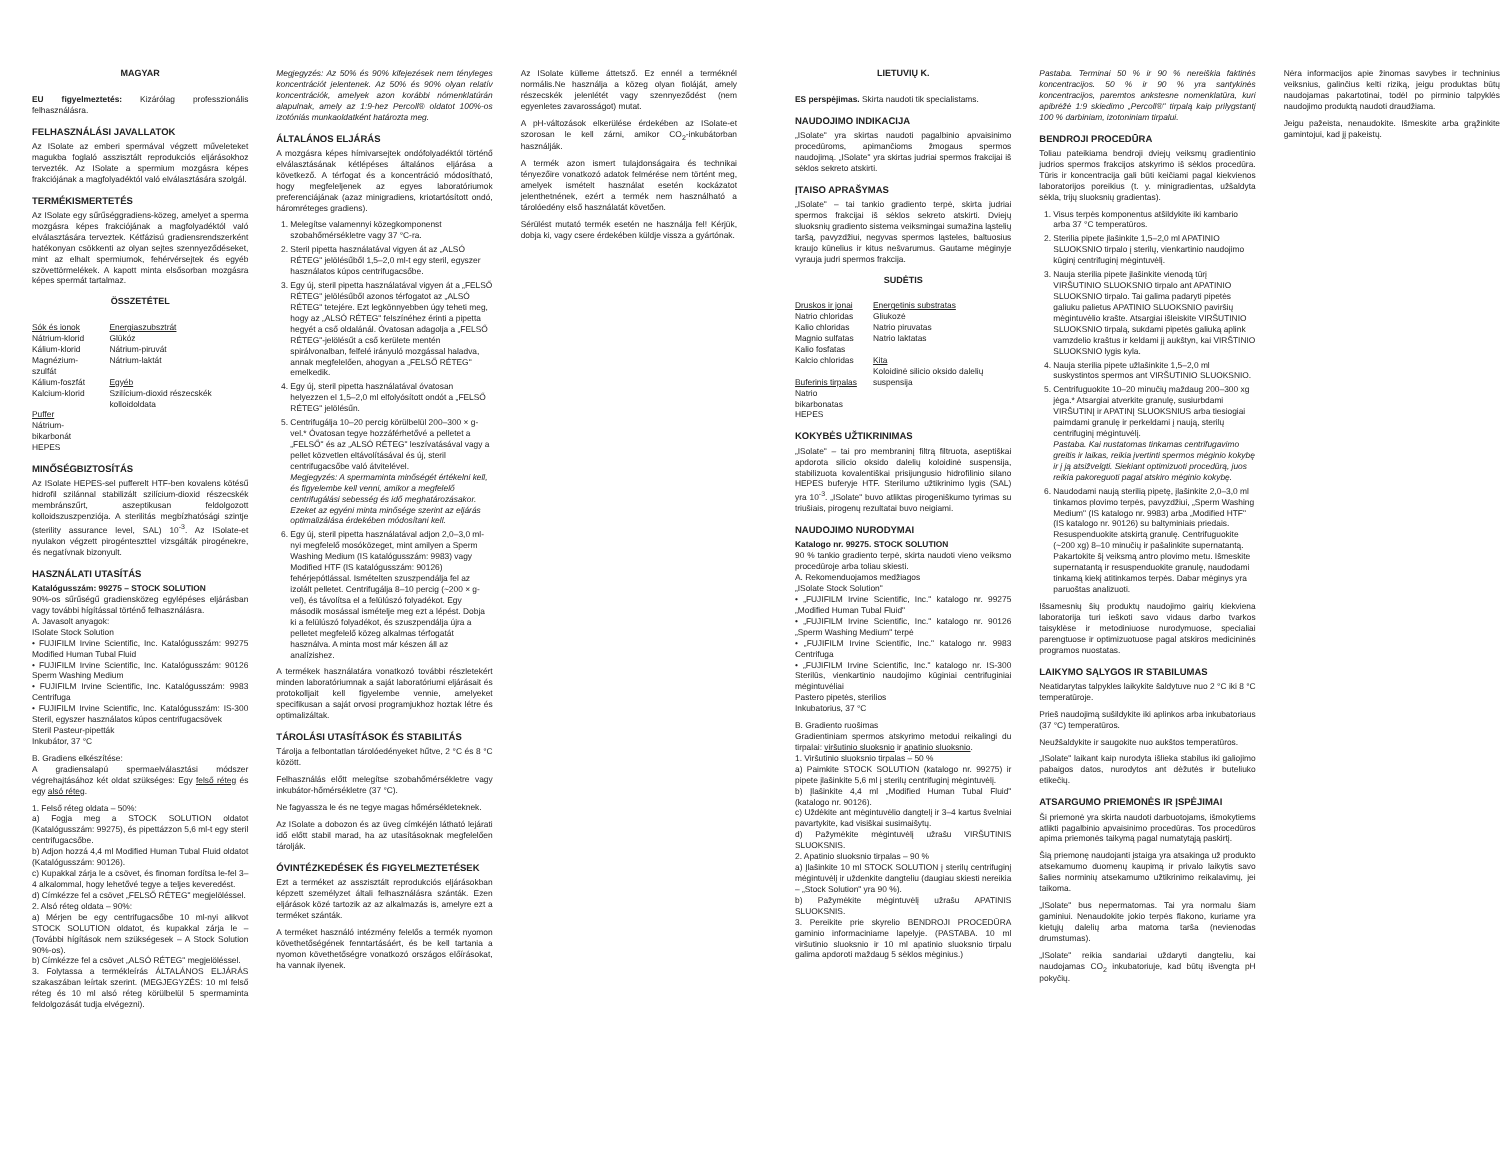MAGYAR
EU figyelmeztetés: Kizárólag professzionális felhasználásra.
FELHASZNÁLÁSI JAVALLATOK
Az ISolate az emberi spermával végzett műveleteket magukba foglaló asszisztált reprodukciós eljárásokhoz tervezték. Az ISolate a spermium mozgásra képes frakciójának a magfolyadéktól való elválasztására szolgál.
TERMÉKISMERTETÉS
Az ISolate egy sűrűséggradiens-közeg, amelyet a sperma mozgásra képes frakciójának a magfolyadéktól való elválasztására terveztek. Kétfázisú gradiensrendszerként hatékonyan csökkenti az olyan sejtes szennyeződéseket, mint az elhalt spermiumok, fehérvérsejtek és egyéb szövettörmelékek. A kapott minta elsősorban mozgásra képes spermát tartalmaz.
ÖSSZETÉTEL
Sók és ionok
Nátrium-klorid
Kálium-klorid
Magnézium-szulfát
Kálium-foszfát
Kalcium-klorid
Puffer
Nátrium-bikarbonát
HEPES
Energiaszubsztrát
Glükóz
Nátrium-piruvát
Nátrium-laktát
Egyéb
Szilícium-dioxid részecskék kolloidoldata
MINŐSÉGBIZTOSÍTÁS
Az ISolate HEPES-sel pufferelt HTF-ben kovalens kötésű hidrofil szilánnal stabilizált szilícium-dioxid részecskék membránszűrt, aszeptikusan feldolgozott kolloidszuszpenziója. A sterilitás megbízhatósági szintje (sterility assurance level, SAL) 10<sup>-3</sup>. Az ISolate-et nyulakon végzett pirogénteszttel vizsgálták pirogénekre, és negatívnak bizonyult.
HASZNÁLATI UTASÍTÁS
Katalógusszám: 99275 – STOCK SOLUTION
90%-os sűrűségű gradiensközeg egylépéses eljárásban vagy további hígítással történő felhasználásra.
A. Javasolt anyagok:
ISolate Stock Solution
• FUJIFILM Irvine Scientific, Inc. Katalógusszám: 99275 Modified Human Tubal Fluid
• FUJIFILM Irvine Scientific, Inc. Katalógusszám: 90126 Sperm Washing Medium
• FUJIFILM Irvine Scientific, Inc. Katalógusszám: 9983 Centrifuga
• FUJIFILM Irvine Scientific, Inc. Katalógusszám: IS-300 Steril, egyszer használatos kúpos centrifugacsövek
Steril Pasteur-pipetták
Inkubátor, 37 °C
B. Gradiens elkészítése:
A gradiensalapú spermaelválasztási módszer végrehajtásához két oldat szükséges: Egy felső réteg és egy alsó réteg.
1. Felső réteg oldata – 50%:
a) Fogja meg a STOCK SOLUTION oldatot (Katalógusszám: 99275), és pipettázzon 5,6 ml-t egy steril centrifugacsőbe.
b) Adjon hozzá 4,4 ml Modified Human Tubal Fluid oldatot (Katalógusszám: 90126).
c) Kupakkal zárja le a csövet, és finoman fordítsa le-fel 3–4 alkalommal, hogy lehetővé tegye a teljes keveredést.
d) Címkézze fel a csövet „FELSŐ RÉTEG" megjelöléssel.
2. Alsó réteg oldata – 90%:
a) Mérjen be egy centrifugacsőbe 10 ml-nyi alikvot STOCK SOLUTION oldatot, és kupakkal zárja le – (További hígítások nem szükségesek – A Stock Solution 90%-os).
b) Címkézze fel a csövet „ALSÓ RÉTEG" megjelöléssel.
3. Folytassa a termékleírás ÁLTALÁNOS ELJÁRÁS szakaszában leírtak szerint. (MEGJEGYZÉS: 10 ml felső réteg és 10 ml alsó réteg körülbelül 5 spermaminta feldolgozását tudja elvégezni).
Megjegyzés: Az 50% és 90% kifejezések nem tényleges koncentrációt jelentenek. Az 50% és 90% olyan relatív koncentrációk, amelyek azon korábbi nómenklatúrán alapulnak, amely az 1:9-hez Percoll® oldatot 100%-os izotóniás munkaoldatként határozta meg.
ÁLTALÁNOS ELJÁRÁS
A mozgásra képes hímivarsejtek ondófolyadéktól történő elválasztásának kétlépéses általános eljárása a következő. A térfogat és a koncentráció módosítható, hogy megfeleljenek az egyes laboratóriumok preferenciájának (azaz minigradiens, kriotartósított ondó, háromréteges gradiens).
1. Melegítse valamennyi közegkomponenst szobahőmérsékletre vagy 37 °C-ra.
2. Steril pipetta használatával vigyen át az „ALSÓ RÉTEG" jelölésűből 1,5–2,0 ml-t egy steril, egyszer használatos kúpos centrifugacsőbe.
3. Egy új, steril pipetta használatával vigyen át a „FELSŐ RÉTEG" jelölésűből azonos térfogatot az „ALSÓ RÉTEG" tetejére. Ezt legkönnyebben úgy teheti meg, hogy az „ALSÓ RÉTEG" felszínéhez érinti a pipetta hegyét a cső oldalánál. Óvatosan adagolja a „FELSŐ RÉTEG"-jelölésűt a cső kerülete mentén spirálvonalban, felfelé irányuló mozgással haladva, annak megfelelően, ahogyan a „FELSŐ RÉTEG" emelkedik.
4. Egy új, steril pipetta használatával óvatosan helyezzen el 1,5–2,0 ml elfolyósított ondót a „FELSŐ RÉTEG" jelölésűn.
5. Centrifugálja 10–20 percig körülbelül 200–300 × g-vel.* Óvatosan tegye hozzáférhetővé a pelletet a „FELSŐ" és az „ALSÓ RÉTEG" leszívatásával vagy a pellet közvetlen eltávolításával és új, steril centrifugacsőbe való átvitelével.
Megjegyzés: A spermaminta minőségét értékelni kell, és figyelembe kell venni, amikor a megfelelő centrifugálási sebesség és idő meghatározásakor. Ezeket az egyéni minta minősége szerint az eljárás optimalizálása érdekében módosítani kell.
6. Egy új, steril pipetta használatával adjon 2,0–3,0 ml-nyi megfelelő mosóközeget, mint amilyen a Sperm Washing Medium (IS katalógusszám: 9983) vagy Modified HTF (IS katalógusszám: 90126) fehérjepótlással. Ismételten szuszpendálja fel az izolált pelletet. Centrifugálja 8–10 percig (~200 × g-vel), és távolítsa el a felülúszó folyadékot. Egy második mosással ismételje meg ezt a lépést. Dobja ki a felülúszó folyadékot, és szuszpendálja újra a pelletet megfelelő közeg alkalmas térfogatát használva. A minta most már készen áll az analízishez.
A termékek használatára vonatkozó további részletekért minden laboratóriumnak a saját laboratóriumi eljárásait és protokolljait kell figyelembe vennie, amelyeket specifikusan a saját orvosi programjukhoz hoztak létre és optimalizáltak.
TÁROLÁSI UTASÍTÁSOK ÉS STABILITÁS
Tárolja a felbontatlan tárolóedényeket hűtve, 2 °C és 8 °C között.
Felhasználás előtt melegítse szobahőmérsékletre vagy inkubátor-hőmérsékletre (37 °C).
Ne fagyassza le és ne tegye magas hőmérsékleteknek.
Az ISolate a dobozon és az üveg címkéjén látható lejárati idő előtt stabil marad, ha az utasításoknak megfelelően tárolják.
ÓVINTÉZKEDÉSEK ÉS FIGYELMEZTETÉSEK
Ezt a terméket az asszisztált reprodukciós eljárásokban képzett személyzet általi felhasználásra szánták. Ezen eljárások közé tartozik az az alkalmazás is, amelyre ezt a terméket szánták.
A terméket használó intézmény felelős a termék nyomon követhetőségének fenntartásáért, és be kell tartania a nyomon követhetőségre vonatkozó országos előírásokat, ha vannak ilyenek.
Az ISolate külleme áttetsző. Ez ennél a terméknél normális.Ne használja a közeg olyan fioláját, amely részecskék jelenlétét vagy szennyeződést (nem egyenletes zavarosságot) mutat.
A pH-változások elkerülése érdekében az ISolate-et szorosan le kell zárni, amikor CO<sub>2</sub>-inkubátorban használják.
A termék azon ismert tulajdonságaira és technikai tényezőire vonatkozó adatok felmérése nem történt meg, amelyek ismételt használat esetén kockázatot jelenthetnének, ezért a termék nem használható a tárolóedény első használatát követően.
Sérülést mutató termék esetén ne használja fel! Kérjük, dobja ki, vagy csere érdekében küldje vissza a gyártónak.
LIETUVIŲ K.
ES perspėjimas. Skirta naudoti tik specialistams.
NAUDOJIMO INDIKACIJA
„ISolate" yra skirtas naudoti pagalbinio apvaisinimo procedūroms, apimančioms žmogaus spermos naudojimą. „ISolate" yra skirtas judriai spermos frakcijai iš sėklos sekreto atskirti.
ĮTAISO APRAŠYMAS
„ISolate" – tai tankio gradiento terpė, skirta judriai spermos frakcijai iš sėklos sekreto atskirti. Dviejų sluoksnių gradiento sistema veiksmingai sumažina ląstelių taršą, pavyzdžiui, negyvas spermos ląsteles, baltuosius kraujo kūnelius ir kitus nešvarumus. Gautame mėginyje vyrauja judri spermos frakcija.
SUDĖTIS
Druskos ir jonai
Natrio chloridas
Kalio chloridas
Magnio sulfatas
Kalio fosfatas
Kalcio chloridas
Buferinis tirpalas
Natrio bikarbonatas
HEPES
Energetinis substratas
Gliukozė
Natrio piruvatas
Natrio laktatas
Kita
Koloidinė silicio oksido dalelių suspensija
KOKYBĖS UŽTIKRINIMAS
„ISolate" – tai pro membraninį filtrą filtruota, aseptiškai apdorota silicio oksido dalelių koloidinė suspensija, stabilizuota kovalentiškai prisijungusio hidrofilinio silano HEPES buferyje HTF. Sterilumo užtikrinimo lygis (SAL) yra 10<sup>-3</sup>. „ISolate" buvo atliktas pirogeniškumo tyrimas su triušiais, pirogenų rezultatai buvo neigiami.
NAUDOJIMO NURODYMAI
Katalogo nr. 99275. STOCK SOLUTION
90 % tankio gradiento terpė, skirta naudoti vieno veiksmo procedūroje arba toliau skiesti.
A. Rekomenduojamos medžiagos
„ISolate Stock Solution"
• „FUJIFILM Irvine Scientific, Inc." katalogo nr. 99275 „Modified Human Tubal Fluid"
• „FUJIFILM Irvine Scientific, Inc." katalogo nr. 90126 „Sperm Washing Medium" terpė
• „FUJIFILM Irvine Scientific, Inc." katalogo nr. 9983 Centrifuga
• „FUJIFILM Irvine Scientific, Inc." katalogo nr. IS-300 Sterilūs, vienkartinio naudojimo kūginiai centrifuginiai mėgintuvėliai
Pastero pipetės, sterilios
Inkubatorius, 37 °C
B. Gradiento ruošimas
Gradientiniam spermos atskyrimo metodui reikalingi du tirpalai: viršutinio sluoksnio ir apatinio sluoksnio.
1. Viršutinio sluoksnio tirpalas – 50 %
a) Paimkite STOCK SOLUTION (katalogo nr. 99275) ir pipete įlašinkite 5,6 ml į sterilų centrifuginį mėgintuvėlį.
b) Įlašinkite 4,4 ml „Modified Human Tubal Fluid" (katalogo nr. 90126).
c) Uždėkite ant mėgintuvėlio dangtelį ir 3–4 kartus švelniai pavartykite, kad visiškai susimaišytų.
d) Pažymėkite mėgintuvėlį užrašu VIRŠUTINIS SLUOKSNIS.
2. Apatinio sluoksnio tirpalas – 90 %
a) Įlašinkite 10 ml STOCK SOLUTION į sterilų centrifuginį mėgintuvėlį ir uždenkite dangteliu (daugiau skiesti nereikia – „Stock Solution" yra 90 %).
b) Pažymėkite mėgintuvėlį užrašu APATINIS SLUOKSNIS.
3. Pereikite prie skyrelio BENDROJI PROCEDŪRA gaminio informaciniame lapelyje. (PASTABA. 10 ml viršutinio sluoksnio ir 10 ml apatinio sluoksnio tirpalu galima apdoroti maždaug 5 sėklos mėginius.)
Pastaba. Terminai 50 % ir 90 % nereiškia faktinės koncentracijos. 50 % ir 90 % yra santykinės koncentracijos, paremtos ankstesne nomenklatūra, kuri apibrėžė 1:9 skiedimo „Percoll®" tirpalą kaip prilygstantį 100 % darbiniam, izotoniniam tirpalui.
BENDROJI PROCEDŪRA
Toliau pateikiama bendroji dviejų veiksmų gradientinio judrios spermos frakcijos atskyrimo iš sėklos procedūra. Tūris ir koncentracija gali būti keičiami pagal kiekvienos laboratorijos poreikius (t. y. minigradientas, užšaldyta sėkla, trijų sluoksnių gradientas).
1. Visus terpės komponentus atšildykite iki kambario arba 37 °C temperatūros.
2. Sterilia pipete įlašinkite 1,5–2,0 ml APATINIO SLUOKSNIO tirpalo į sterilų, vienkartinio naudojimo kūginį centrifuginį mėgintuvėlį.
3. Nauja sterilia pipete įlašinkite vienodą tūrį VIRŠUTINIO SLUOKSNIO tirpalo ant APATINIO SLUOKSNIO tirpalo. Tai galima padaryti pipetės galiuku palietus APATINIO SLUOKSNIO paviršių mėgintuvėlio krašte. Atsargiai išleiskite VIRŠUTINIO SLUOKSNIO tirpalą, sukdami pipetės galiuką aplink vamzdelio kraštus ir keldami jį aukštyn, kai VIRŠTINIO SLUOKSNIO lygis kyla.
4. Nauja sterilia pipete užlašinkite 1,5–2,0 ml suskystintos spermos ant VIRŠUTINIO SLUOKSNIO.
5. Centrifuguokite 10–20 minučių maždaug 200–300 xg jėga.* Atsargiai atverkite granulę, susiurbdami VIRŠUTINĮ ir APATINĮ SLUOKSNIUS arba tiesiogiai paimdami granulę ir perkeldami į naują, sterilų centrifuginį mėgintuvėlį.
Pastaba. Kai nustatomas tinkamas centrifugavimo greitis ir laikas, reikia įvertinti spermos mėginio kokybę ir į ją atsižvelgti. Siekiant optimizuoti procedūrą, juos reikia pakoreguoti pagal atskiro mėginio kokybę.
6. Naudodami naują sterilią pipetę, įlašinkite 2,0–3,0 ml tinkamos plovimo terpės, pavyzdžiui, „Sperm Washing Medium" (IS katalogo nr. 9983) arba „Modified HTF" (IS katalogo nr. 90126) su baltyminiais priedais. Resuspenduokite atskirtą granulę. Centrifuguokite (~200 xg) 8–10 minučių ir pašalinkite supernatantą. Pakartokite šį veiksmą antro plovimo metu. Išmeskite supernatantą ir resuspenduokite granulę, naudodami tinkamą kiekį atitinkamos terpės. Dabar mėginys yra paruoštas analizuoti.
Išsamesnių šių produktų naudojimo gairių kiekviena laboratorija turi ieškoti savo vidaus darbo tvarkos taisyklėse ir metodiniuose nurodymuose, specialiai parengtuose ir optimizuotuose pagal atskiros medicininės programos nuostatas.
LAIKYMO SĄLYGOS IR STABILUMAS
Neatidarytas talpykles laikykite šaldytuve nuo 2 °C iki 8 °C temperatūroje.
Prieš naudojimą sušildykite iki aplinkos arba inkubatoriaus (37 °C) temperatūros.
Neužšaldykite ir saugokite nuo aukštos temperatūros.
„ISolate" laikant kaip nurodyta išlieka stabilus iki galiojimo pabaigos datos, nurodytos ant dėžutės ir buteliuko etikečių.
ATSARGUMO PRIEMONĖS IR ĮSPĖJIMAI
Ši priemonė yra skirta naudoti darbuotojams, išmokytiems atlikti pagalbinio apvaisinimo procedūras. Tos procedūros apima priemonės taikymą pagal numatytąją paskirtį.
Šią priemonę naudojanti įstaiga yra atsakinga už produkto atsekamumo duomenų kaupimą ir privalo laikytis savo šalies norminių atsekamumo užtikrinimo reikalavimų, jei taikoma.
„ISolate" bus nepermatomas. Tai yra normalu šiam gaminiui. Nenaudokite jokio terpės flakono, kuriame yra kietųjų dalelių arba matoma tarša (nevienodas drumstumas).
„ISolate" reikia sandariai uždaryti dangteliu, kai naudojamas CO<sub>2</sub> inkubatoriuje, kad būtų išvengta pH pokyčių.
Nėra informacijos apie žinomas savybes ir techninius veiksnius, galinčius kelti riziką, jeigu produktas būtų naudojamas pakartotinai, todėl po pirminio talpyklės naudojimo produktą naudoti draudžiama.
Jeigu pažeista, nenaudokite. Išmeskite arba grąžinkite gamintojui, kad jį pakeistų.